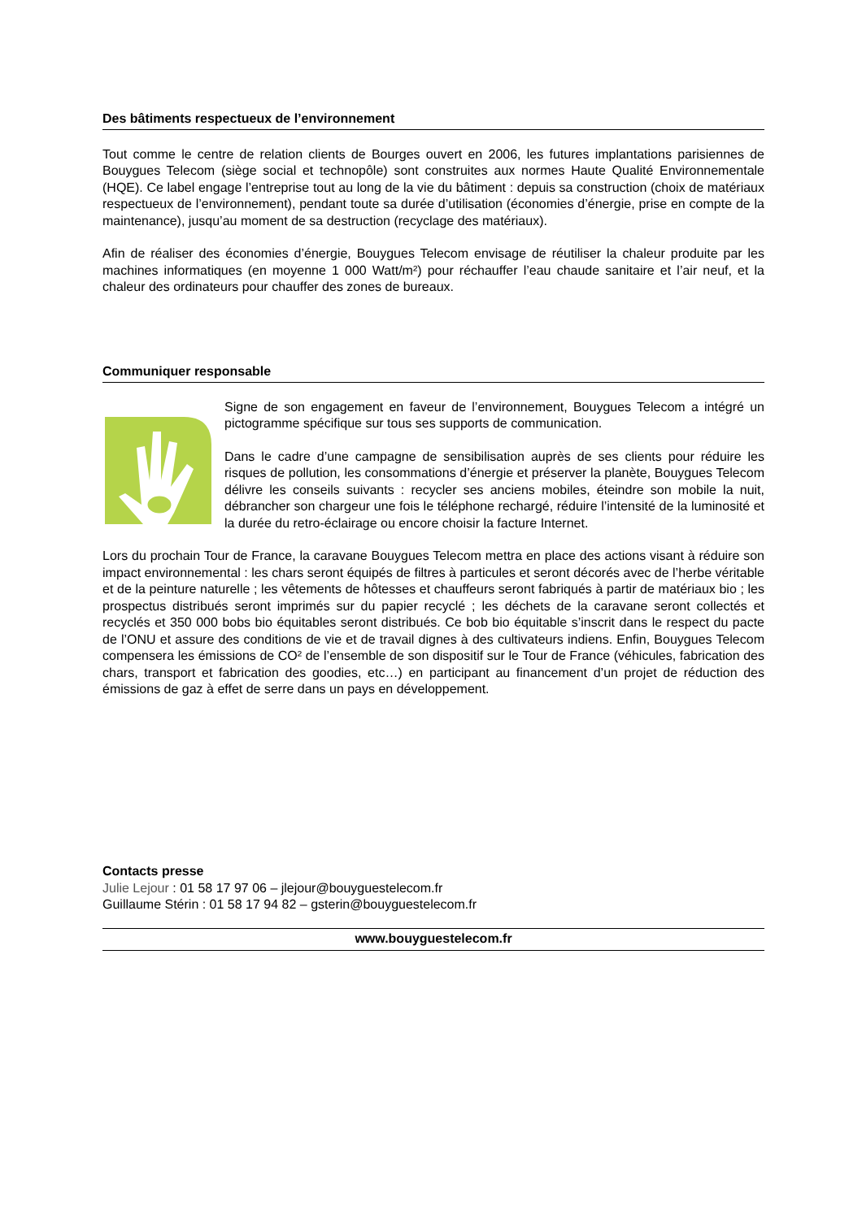Des bâtiments respectueux de l’environnement
Tout comme le centre de relation clients de Bourges ouvert en 2006, les futures implantations parisiennes de Bouygues Telecom (siège social et technopôle) sont construites aux normes Haute Qualité Environnementale (HQE). Ce label engage l’entreprise tout au long de la vie du bâtiment : depuis sa construction (choix de matériaux respectueux de l’environnement), pendant toute sa durée d’utilisation (économies d’énergie, prise en compte de la maintenance), jusqu’au moment de sa destruction (recyclage des matériaux).
Afin de réaliser des économies d’énergie, Bouygues Telecom envisage de réutiliser la chaleur produite par les machines informatiques (en moyenne 1 000 Watt/m²) pour réchauffer l’eau chaude sanitaire et l’air neuf, et la chaleur des ordinateurs pour chauffer des zones de bureaux.
Communiquer responsable
Signe de son engagement en faveur de l’environnement, Bouygues Telecom a intégré un pictogramme spécifique sur tous ses supports de communication.
Dans le cadre d’une campagne de sensibilisation auprès de ses clients pour réduire les risques de pollution, les consommations d’énergie et préserver la planète, Bouygues Telecom délivre les conseils suivants : recycler ses anciens mobiles, éteindre son mobile la nuit, débrancher son chargeur une fois le téléphone rechargé, réduire l’intensité de la luminosité et la durée du retro-éclairage ou encore choisir la facture Internet.
Lors du prochain Tour de France, la caravane Bouygues Telecom mettra en place des actions visant à réduire son impact environnemental : les chars seront équipés de filtres à particules et seront décorés avec de l’herbe véritable et de la peinture naturelle ; les vêtements de hôtesses et chauffeurs seront fabriqués à partir de matériaux bio ; les prospectus distribués seront imprimés sur du papier recyclé ; les déchets de la caravane seront collectés et recyclés et 350 000 bobs bio équitables seront distribués. Ce bob bio équitable s’inscrit dans le respect du pacte de l’ONU et assure des conditions de vie et de travail dignes à des cultivateurs indiens. Enfin, Bouygues Telecom compensera les émissions de CO² de l’ensemble de son dispositif sur le Tour de France (véhicules, fabrication des chars, transport et fabrication des goodies, etc…) en participant au financement d’un projet de réduction des émissions de gaz à effet de serre dans un pays en développement.
Contacts presse
Julie Lejour : 01 58 17 97 06 – jlejour@bouyguestelecom.fr
Guillaume Stérin : 01 58 17 94 82 – gsterin@bouyguestelecom.fr
www.bouyguestelecom.fr